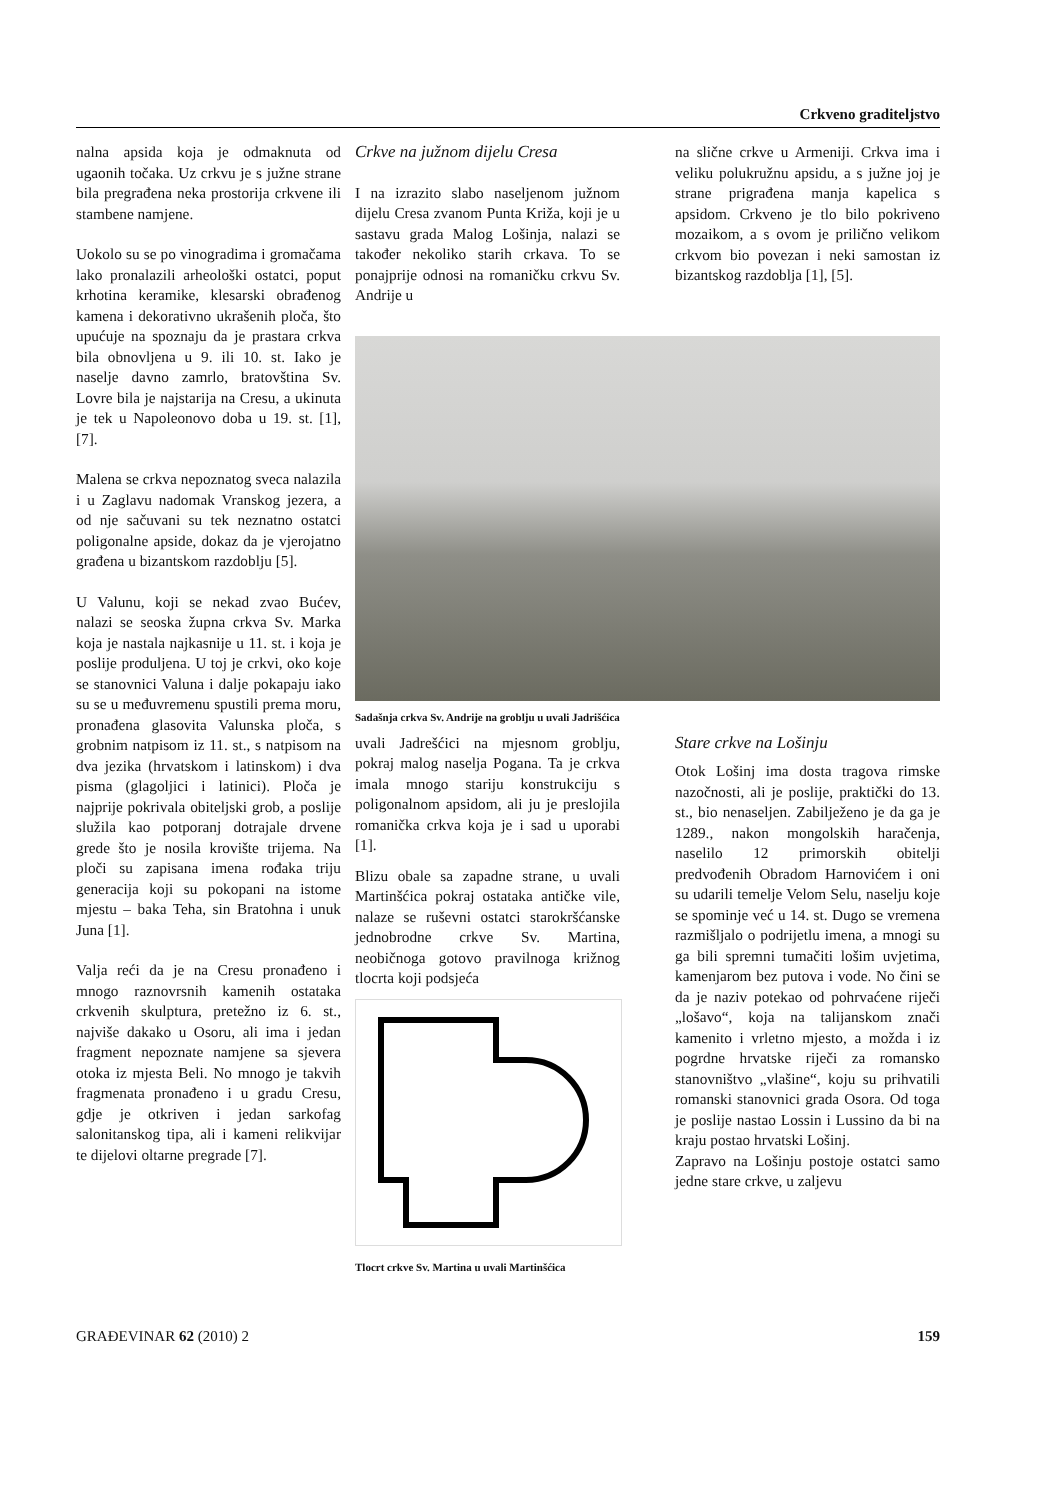Crkveno graditeljstvo
nalna apsida koja je odmaknuta od ugaonih točaka. Uz crkvu je s južne strane bila pregrađena neka prostorija crkvene ili stambene namjene.
Uokolo su se po vinogradima i gromačama lako pronalazili arheološki ostatci, poput krhotina keramike, klesarski obrađenog kamena i dekorativno ukrašenih ploča, što upućuje na spoznaju da je prastara crkva bila obnovljena u 9. ili 10. st. Iako je naselje davno zamrlo, bratovština Sv. Lovre bila je najstarija na Cresu, a ukinuta je tek u Napoleonovo doba u 19. st. [1], [7].
Malena se crkva nepoznatog sveca nalazila i u Zaglavu nadomak Vranskog jezera, a od nje sačuvani su tek neznatno ostatci poligonalne apside, dokaz da je vjerojatno građena u bizantskom razdoblju [5].
U Valunu, koji se nekad zvao Bućev, nalazi se seoska župna crkva Sv. Marka koja je nastala najkasnije u 11. st. i koja je poslije produljena. U toj je crkvi, oko koje se stanovnici Valuna i dalje pokapaju iako su se u međuvremenu spustili prema moru, pronađena glasovita Valunska ploča, s grobnim natpisom iz 11. st., s natpisom na dva jezika (hrvatskom i latinskom) i dva pisma (glagoljici i latinici). Ploča je najprije pokrivala obiteljski grob, a poslije služila kao potporanj dotrajale drvene grede što je nosila krovište trijema. Na ploči su zapisana imena rođaka triju generacija koji su pokopani na istome mjestu – baka Teha, sin Bratohna i unuk Juna [1].
Valja reći da je na Cresu pronađeno i mnogo raznovrsnih kamenih ostataka crkvenih skulptura, pretežno iz 6. st., najviše dakako u Osoru, ali ima i jedan fragment nepoznate namjene sa sjevera otoka iz mjesta Beli. No mnogo je takvih fragmenata pronađeno i u gradu Cresu, gdje je otkriven i jedan sarkofag salonitanskog tipa, ali i kameni relikvijar te dijelovi oltarne pregrade [7].
Crkve na južnom dijelu Cresa
I na izrazito slabo naseljenom južnom dijelu Cresa zvanom Punta Križa, koji je u sastavu grada Malog Lošinja, nalazi se također nekoliko starih crkava. To se ponajprije odnosi na romaničku crkvu Sv. Andrije u
na slične crkve u Armeniji. Crkva ima i veliku polukružnu apsidu, a s južne joj je strane prigrađena manja kapelica s apsidom. Crkveno je tlo bilo pokriveno mozaikom, a s ovom je prilično velikom crkvom bio povezan i neki samostan iz bizantskog razdoblja [1], [5].
Sadašnja crkva Sv. Andrije na groblju u uvali Jadrišćica
uvali Jadrešćici na mjesnom groblju, pokraj malog naselja Pogana. Ta je crkva imala mnogo stariju konstrukciju s poligonalnom apsidom, ali ju je preslojila romanička crkva koja je i sad u uporabi [1].
Blizu obale sa zapadne strane, u uvali Martinšćica pokraj ostataka antičke vile, nalaze se ruševni ostatci starokršćanske jednobrodne crkve Sv. Martina, neobičnoga gotovo pravilnoga križnog tlocrta koji podsjeća
Tlocrt crkve Sv. Martina u uvali Martinšćica
Stare crkve na Lošinju
Otok Lošinj ima dosta tragova rimske nazočnosti, ali je poslije, praktički do 13. st., bio nenaseljen. Zabilježeno je da ga je 1289., nakon mongolskih haračenja, naselilo 12 primorskih obitelji predvođenih Obradom Harnovićem i oni su udarili temelje Velom Selu, naselju koje se spominje već u 14. st. Dugo se vremena razmišljalo o podrijetlu imena, a mnogi su ga bili spremni tumačiti lošim uvjetima, kamenjarom bez putova i vode. No čini se da je naziv potekao od pohrvaćene riječi „lošavo“, koja na talijanskom znači kamenito i vrletno mjesto, a možda i iz pogrdne hrvatske riječi za romansko stanovništvo „vlašine“, koju su prihvatili romanski stanovnici grada Osora. Od toga je poslije nastao Lossin i Lussino da bi na kraju postao hrvatski Lošinj.
Zapravo na Lošinju postoje ostatci samo jedne stare crkve, u zaljevu
GRAĐEVINAR 62 (2010) 2 159